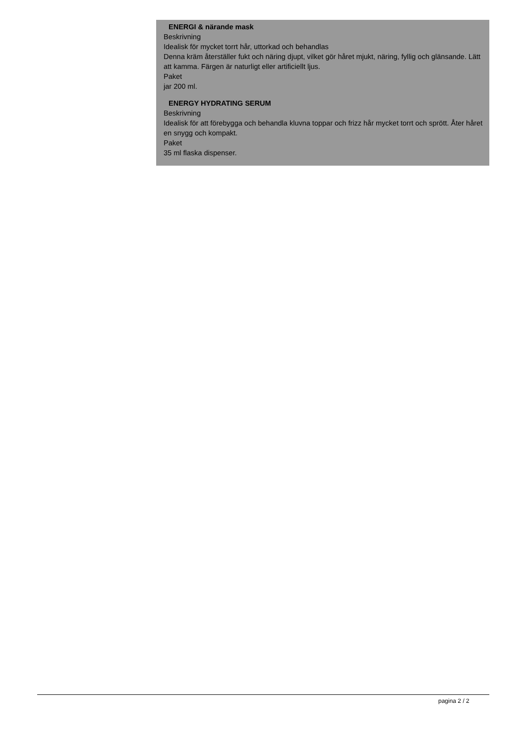ENERGI & närande mask
Beskrivning
Idealisk för mycket torrt hår, uttorkad och behandlas
Denna kräm återställer fukt och näring djupt, vilket gör håret mjukt, näring, fyllig och glänsande. Lätt att kamma. Färgen är naturligt eller artificiellt ljus.
Paket
jar 200 ml.
ENERGY HYDRATING SERUM
Beskrivning
Idealisk för att förebygga och behandla kluvna toppar och frizz hår mycket torrt och sprött. Åter håret en snygg och kompakt.
Paket
35 ml flaska dispenser.
pagina 2 / 2